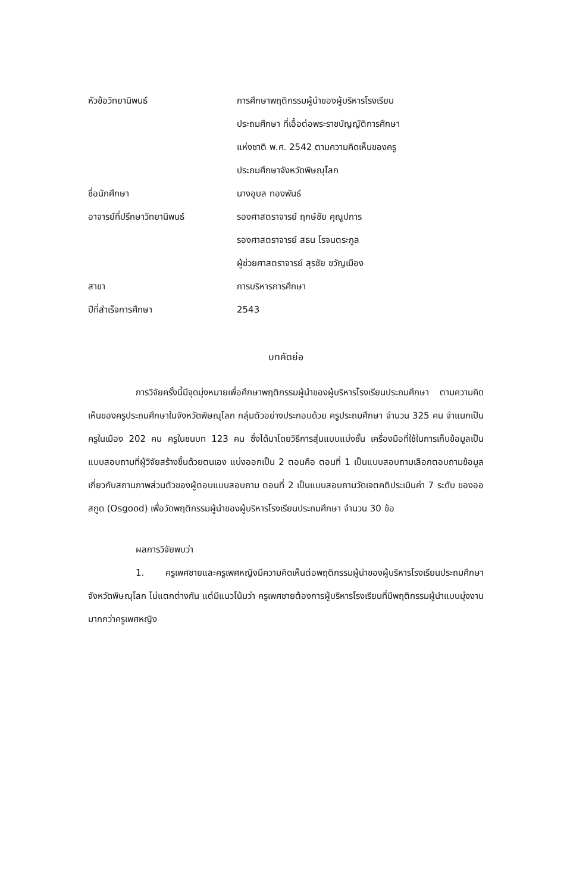| หัวข้อวิทยานิพนธ์ | การศึกษาพฤติกรรมผู้นำของผู้บริหารโรงเรียน ประถมศึกษา ที่เอื้อต่อพระราชบัญญัติการศึกษา แห่งชาติ พ.ศ. 2542 ตามความคิดเห็นของครู ประถมศึกษาจังหวัดพิษณุโลก |
| ชื่อนักศึกษา | นางอุบล ทองพันธ์ |
| อาจารย์ที่ปรึกษาวิทยานิพนธ์ | รองศาสตราจารย์ ฤกษ์ชัย คุณูปการ รองศาสตราจารย์ สธน โรจนตระกูล ผู้ช่วยศาสตราจารย์ สุรชัย ขวัญเมือง |
| สาขา | การบริหารการศึกษา |
| ปีที่สำเร็จการศึกษา | 2543 |
บทคัดย่อ
การวิจัยครั้งนี้มีจุดมุ่งหมายเพื่อศึกษาพฤติกรรมผู้นำของผู้บริหารโรงเรียนประถมศึกษา ตามความคิดเห็นของครูประถมศึกษาในจังหวัดพิษณุโลก กลุ่มตัวอย่างประกอบด้วย ครูประถมศึกษา จำนวน 325 คน จำแนกเป็นครูในเมือง 202 คน ครูในชนบท 123 คน ซึ่งได้มาโดยวิธีการสุ่มแบบแบ่งชั้น เครื่องมือที่ใช้ในการเก็บข้อมูลเป็นแบบสอบถามที่ผู้วิจัยสร้างขึ้นด้วยตนเอง แบ่งออกเป็น 2 ตอนคือ ตอนที่ 1 เป็นแบบสอบถามเลือกตอบถามข้อมูลเกี่ยวกับสถานภาพส่วนตัวของผู้ตอบแบบสอบถาม ตอนที่ 2 เป็นแบบสอบถามวัดเจตคติประเมินค่า 7 ระดับ ของออสกูด (Osgood) เพื่อวัดพฤติกรรมผู้นำของผู้บริหารโรงเรียนประถมศึกษา จำนวน 30 ข้อ
ผลการวิจัยพบว่า
1. ครูเพศชายและครูเพศหญิงมีความคิดเห็นต่อพฤติกรรมผู้นำของผู้บริหารโรงเรียนประถมศึกษา จังหวัดพิษณุโลก ไม่แตกต่างกัน แต่มีแนวโน้มว่า ครูเพศชายต้องการผู้บริหารโรงเรียนที่มีพฤติกรรมผู้นำแบบมุ่งงานมากกว่าครูเพศหญิง